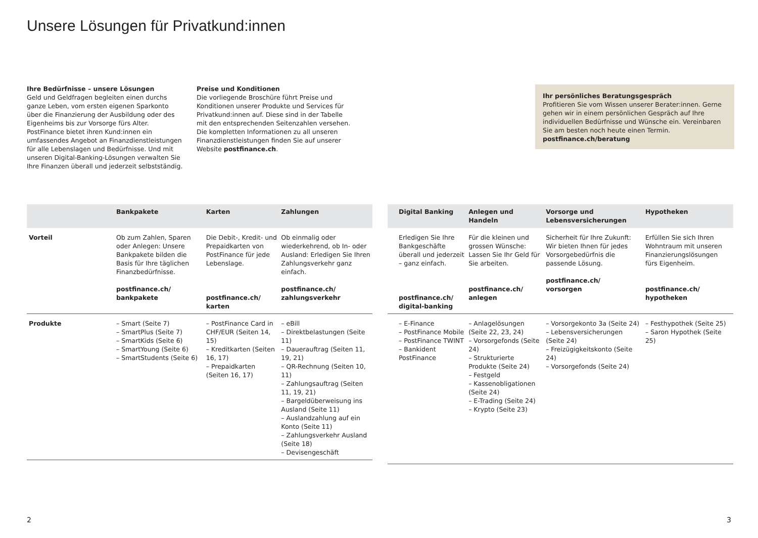Unsere Lösungen für Privatkund:innen
Ihre Bedürfnisse – unsere Lösungen
Geld und Geldfragen begleiten einen durchs ganze Leben, vom ersten eigenen Sparkonto über die Finanzierung der Ausbildung oder des Eigenheims bis zur Vorsorge fürs Alter. PostFinance bietet ihren Kund:innen ein umfassendes Angebot an Finanzdienstleistungen für alle Lebenslagen und Bedürfnisse. Und mit unseren Digital-Banking-Lösungen verwalten Sie Ihre Finanzen überall und jederzeit selbstständig.
Preise und Konditionen
Die vorliegende Broschüre führt Preise und Konditionen unserer Produkte und Services für Privatkund:innen auf. Diese sind in der Tabelle mit den entsprechenden Seitenzahlen versehen. Die kompletten Informationen zu all unseren Finanzdienstleistungen finden Sie auf unserer Website postfinance.ch.
Ihr persönliches Beratungsgespräch
Profitieren Sie vom Wissen unserer Berater:innen. Gerne gehen wir in einem persönlichen Gespräch auf Ihre individuellen Bedürfnisse und Wünsche ein. Vereinbaren Sie am besten noch heute einen Termin.
postfinance.ch/beratung
| | Bankpakete | Karten | Zahlungen |
| --- | --- | --- | --- |
| Vorteil | Ob zum Zahlen, Sparen oder Anlegen: Unsere Bankpakete bilden die Basis für Ihre täglichen Finanzbedürfnisse. postfinance.ch/ bankpakete | Die Debit-, Kredit- und Prepaidkarten von PostFinance für jede Lebenslage. postfinance.ch/ karten | Ob einmalig oder wiederkehrend, ob In- oder Ausland: Erledigen Sie Ihren Zahlungsverkehr ganz einfach. postfinance.ch/ zahlungsverkehr |
| Produkte | – Smart (Seite 7) – SmartPlus (Seite 7) – SmartKids (Seite 6) – SmartYoung (Seite 6) – SmartStudents (Seite 6) | – PostFinance Card in CHF/EUR (Seiten 14, 15) – Kreditkarten (Seiten 16, 17) – Prepaidkarten (Seiten 16, 17) | – eBill – Direktbelastungen (Seite 11) – Dauerauftrag (Seiten 11, 19, 21) – QR-Rechnung (Seiten 10, 11) – Zahlungsauftrag (Seiten 11, 19, 21) – Bargeldüberweisung ins Ausland (Seite 11) – Auslandzahlung auf ein Konto (Seite 11) – Zahlungsverkehr Ausland (Seite 18) – Devisengeschäft |
| Digital Banking | Anlegen und Handeln | Vorsorge und Lebensversicherungen | Hypotheken |
| --- | --- | --- | --- |
| Erledigen Sie Ihre Bankgeschäfte überall und jederzeit – ganz einfach. postfinance.ch/ digital-banking | Für die kleinen und grossen Wünsche: Lassen Sie Ihr Geld für Sie arbeiten. postfinance.ch/ anlegen | Sicherheit für Ihre Zukunft: Wir bieten Ihnen für jedes Vorsorgebedürfnis die passende Lösung. postfinance.ch/ vorsorgen | Erfüllen Sie sich Ihren Wohntraum mit unseren Finanzierungslösungen fürs Eigenheim. postfinance.ch/ hypotheken |
| – E-Finance – PostFinance Mobile – PostFinance TWINT – Bankident PostFinance | – Anlagelösungen (Seite 22, 23, 24) – Vorsorgefonds (Seite 24) – Strukturierte Produkte (Seite 24) – Festgeld – Kassenobligationen (Seite 24) – E-Trading (Seite 24) – Krypto (Seite 23) | – Vorsorgekonto 3a (Seite 24) – Lebensversicherungen (Seite 24) – Freizügigkeitskonto (Seite 24) – Vorsorgefonds (Seite 24) | – Festhypothek (Seite 25) – Saron Hypothek (Seite 25) |
2 3